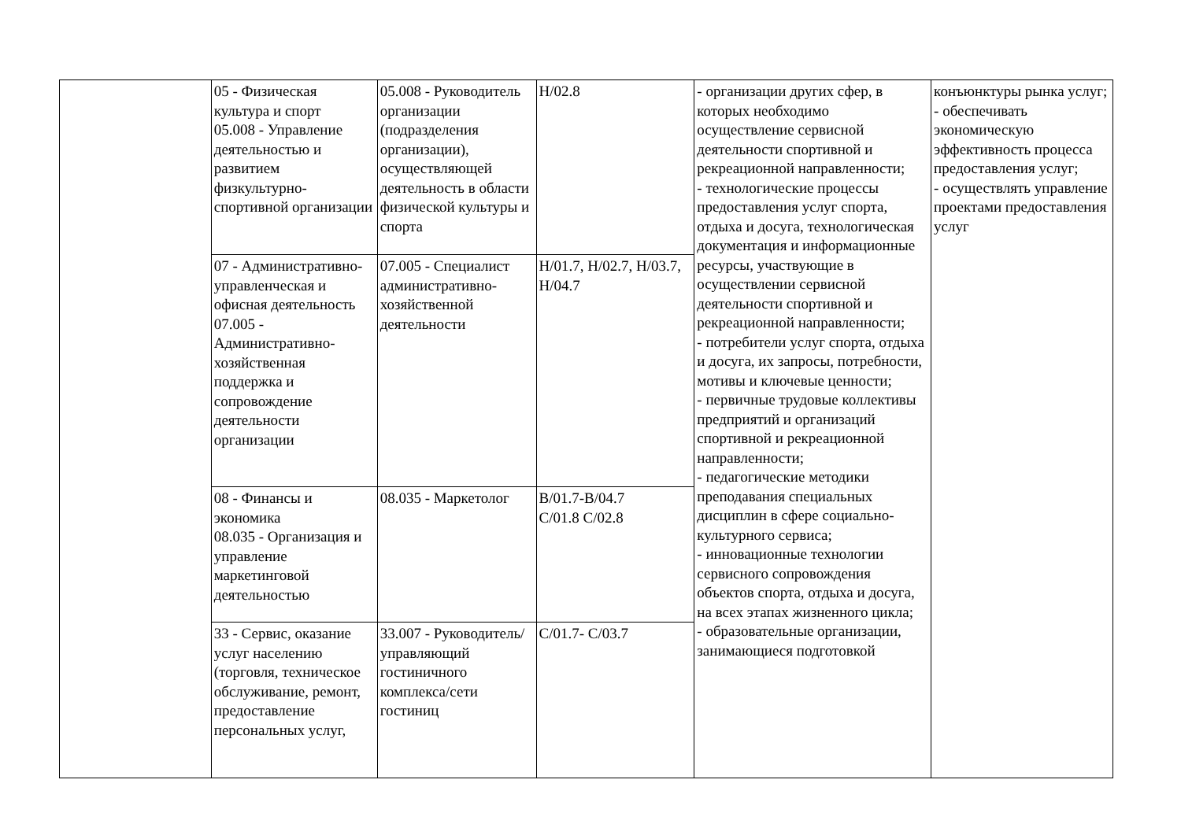| | 05 - Физическая культура и спорт 05.008 - Управление деятельностью и развитием физкультурно-спортивной организации | 05.008 - Руководитель организации (подразделения организации), осуществляющей деятельность в области физической культуры и спорта | H/02.8 | - организации других сфер, в которых необходимо осуществление сервисной деятельности спортивной и рекреационной направленности; - технологические процессы предоставления услуг спорта, отдыха и досуга, технологическая документация и информационные ресурсы, участвующие в осуществлении сервисной деятельности спортивной и рекреационной направленности; - потребители услуг спорта, отдыха и досуга, их запросы, потребности, мотивы и ключевые ценности; - первичные трудовые коллективы предприятий и организаций спортивной и рекреационной направленности; - педагогические методики преподавания специальных дисциплин в сфере социально-культурного сервиса; - инновационные технологии сервисного сопровождения объектов спорта, отдыха и досуга, на всех этапах жизненного цикла; - образовательные организации, занимающиеся подготовкой | конъюнктуры рынка услуг; - обеспечивать экономическую эффективность процесса предоставления услуг; - осуществлять управление проектами предоставления услуг |
| | 07 - Административно-управленческая и офисная деятельность 07.005 - Административно-хозяйственная поддержка и сопровождение деятельности организации | 07.005 - Специалист административно-хозяйственной деятельности | H/01.7, H/02.7, H/03.7, H/04.7 | | |
| | 08 - Финансы и экономика 08.035 - Организация и управление маркетинговой деятельностью | 08.035 - Маркетолог | B/01.7-B/04.7 C/01.8 C/02.8 | | |
| | 33 - Сервис, оказание услуг населению (торговля, техническое обслуживание, ремонт, предоставление персональных услуг, | 33.007 - Руководитель/управляющий гостиничного комплекса/сети гостиниц | C/01.7- C/03.7 | | |